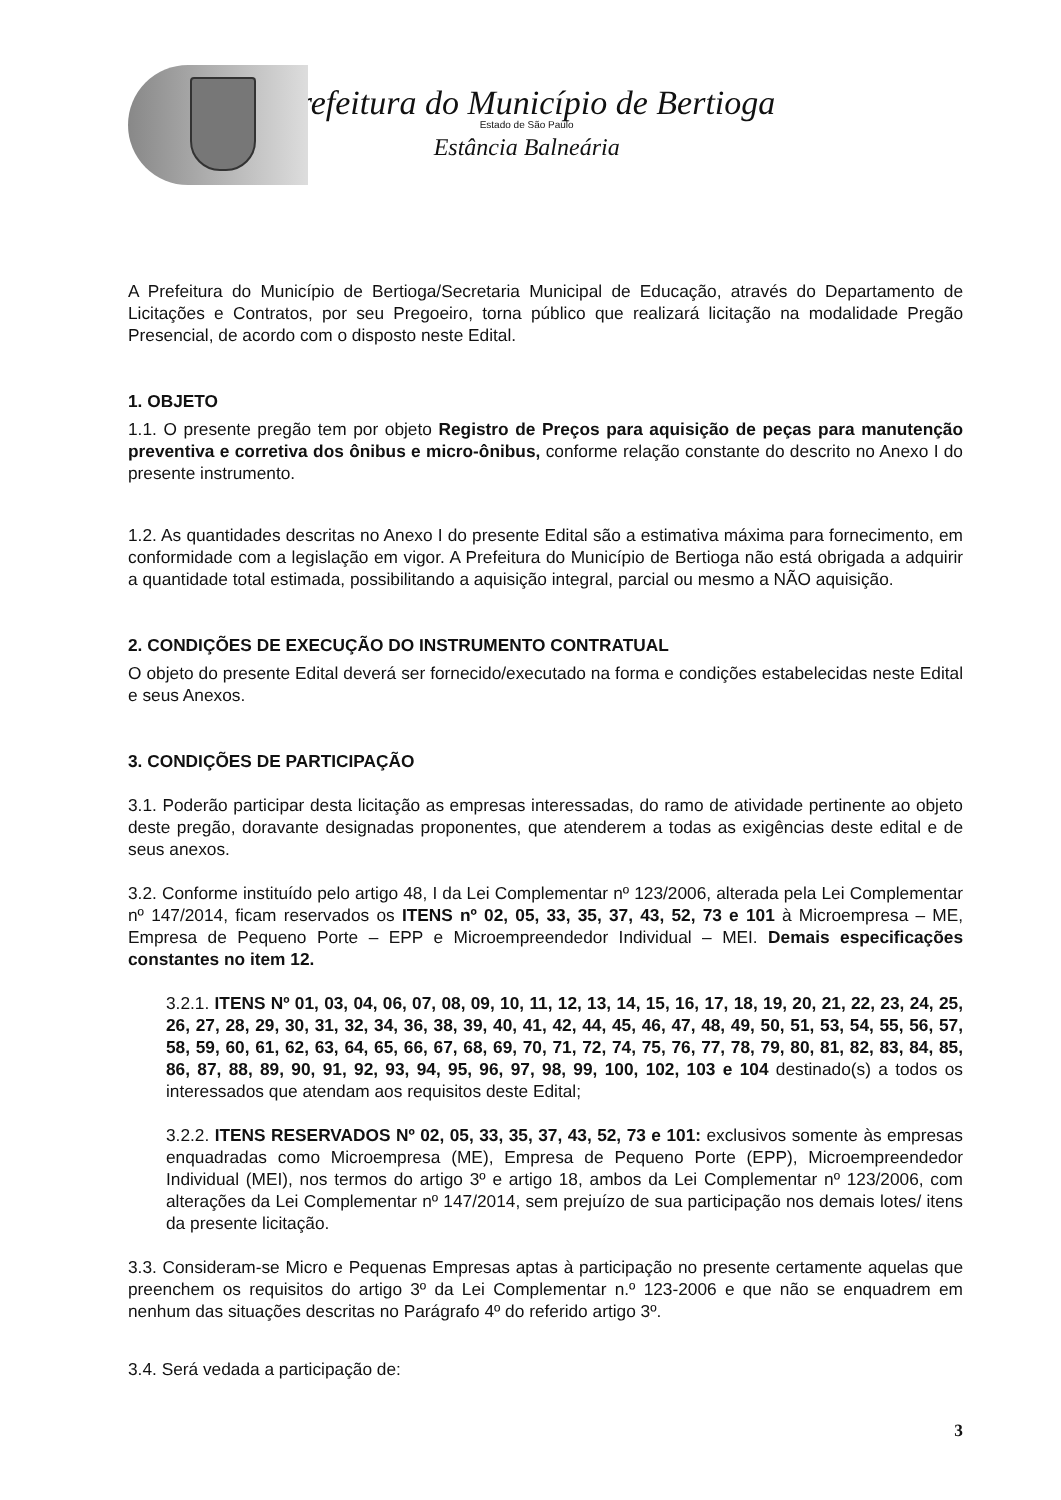Prefeitura do Município de Bertioga
Estado de São Paulo
Estância Balneária
A Prefeitura do Município de Bertioga/Secretaria Municipal de Educação, através do Departamento de Licitações e Contratos, por seu Pregoeiro, torna público que realizará licitação na modalidade Pregão Presencial, de acordo com o disposto neste Edital.
1. OBJETO
1.1. O presente pregão tem por objeto Registro de Preços para aquisição de peças para manutenção preventiva e corretiva dos ônibus e micro-ônibus, conforme relação constante do descrito no Anexo I do presente instrumento.
1.2. As quantidades descritas no Anexo I do presente Edital são a estimativa máxima para fornecimento, em conformidade com a legislação em vigor. A Prefeitura do Município de Bertioga não está obrigada a adquirir a quantidade total estimada, possibilitando a aquisição integral, parcial ou mesmo a NÃO aquisição.
2. CONDIÇÕES DE EXECUÇÃO DO INSTRUMENTO CONTRATUAL
O objeto do presente Edital deverá ser fornecido/executado na forma e condições estabelecidas neste Edital e seus Anexos.
3. CONDIÇÕES DE PARTICIPAÇÃO
3.1. Poderão participar desta licitação as empresas interessadas, do ramo de atividade pertinente ao objeto deste pregão, doravante designadas proponentes, que atenderem a todas as exigências deste edital e de seus anexos.
3.2. Conforme instituído pelo artigo 48, I da Lei Complementar nº 123/2006, alterada pela Lei Complementar nº 147/2014, ficam reservados os ITENS nº 02, 05, 33, 35, 37, 43, 52, 73 e 101 à Microempresa – ME, Empresa de Pequeno Porte – EPP e Microempreendedor Individual – MEI. Demais especificações constantes no item 12.
3.2.1. ITENS Nº 01, 03, 04, 06, 07, 08, 09, 10, 11, 12, 13, 14, 15, 16, 17, 18, 19, 20, 21, 22, 23, 24, 25, 26, 27, 28, 29, 30, 31, 32, 34, 36, 38, 39, 40, 41, 42, 44, 45, 46, 47, 48, 49, 50, 51, 53, 54, 55, 56, 57, 58, 59, 60, 61, 62, 63, 64, 65, 66, 67, 68, 69, 70, 71, 72, 74, 75, 76, 77, 78, 79, 80, 81, 82, 83, 84, 85, 86, 87, 88, 89, 90, 91, 92, 93, 94, 95, 96, 97, 98, 99, 100, 102, 103 e 104 destinado(s) a todos os interessados que atendam aos requisitos deste Edital;
3.2.2. ITENS RESERVADOS Nº 02, 05, 33, 35, 37, 43, 52, 73 e 101: exclusivos somente às empresas enquadradas como Microempresa (ME), Empresa de Pequeno Porte (EPP), Microempreendedor Individual (MEI), nos termos do artigo 3º e artigo 18, ambos da Lei Complementar nº 123/2006, com alterações da Lei Complementar nº 147/2014, sem prejuízo de sua participação nos demais lotes/ itens da presente licitação.
3.3. Consideram-se Micro e Pequenas Empresas aptas à participação no presente certamente aquelas que preenchem os requisitos do artigo 3º da Lei Complementar n.º 123-2006 e que não se enquadrem em nenhum das situações descritas no Parágrafo 4º do referido artigo 3º.
3.4. Será vedada a participação de:
3